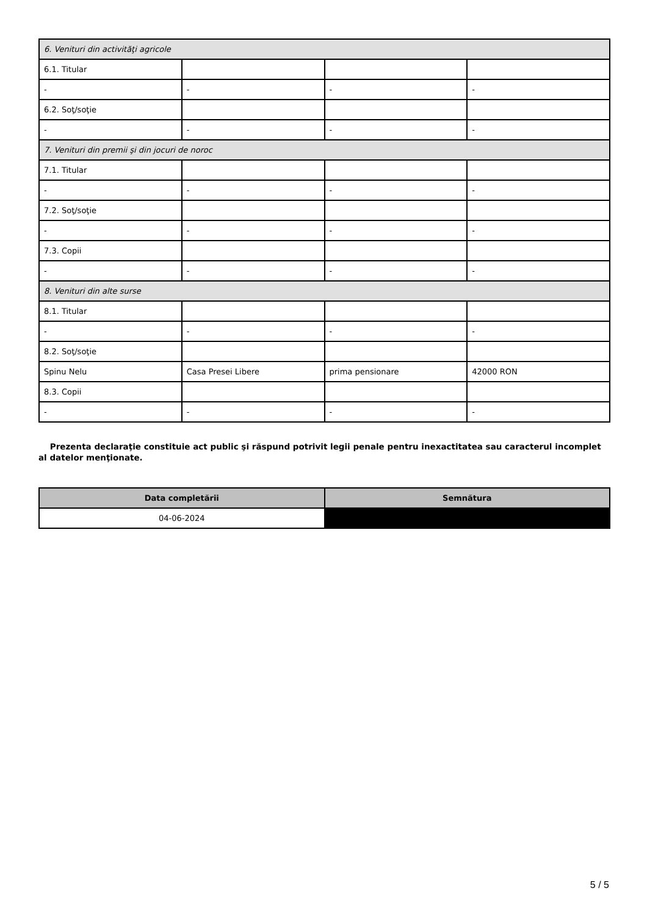| 6. Venituri din activităţi agricole | | | |
| 6.1. Titular | | | |
| - | - | - | - |
| 6.2. Soţ/soţie | | | |
| - | - | - | - |
| 7. Venituri din premii şi din jocuri de noroc | | | |
| 7.1. Titular | | | |
| - | - | - | - |
| 7.2. Soţ/soţie | | | |
| - | - | - | - |
| 7.3. Copii | | | |
| - | - | - | - |
| 8. Venituri din alte surse | | | |
| 8.1. Titular | | | |
| - | - | - | - |
| 8.2. Soţ/soţie | | | |
| Spinu Nelu | Casa Presei Libere | prima pensionare | 42000 RON |
| 8.3. Copii | | | |
| - | - | - | - |
Prezenta declaraţie constituie act public şi răspund potrivit legii penale pentru inexactitatea sau caracterul incomplet al datelor menţionate.
| Data completării | Semnătura |
| --- | --- |
| 04-06-2024 | |
5 / 5